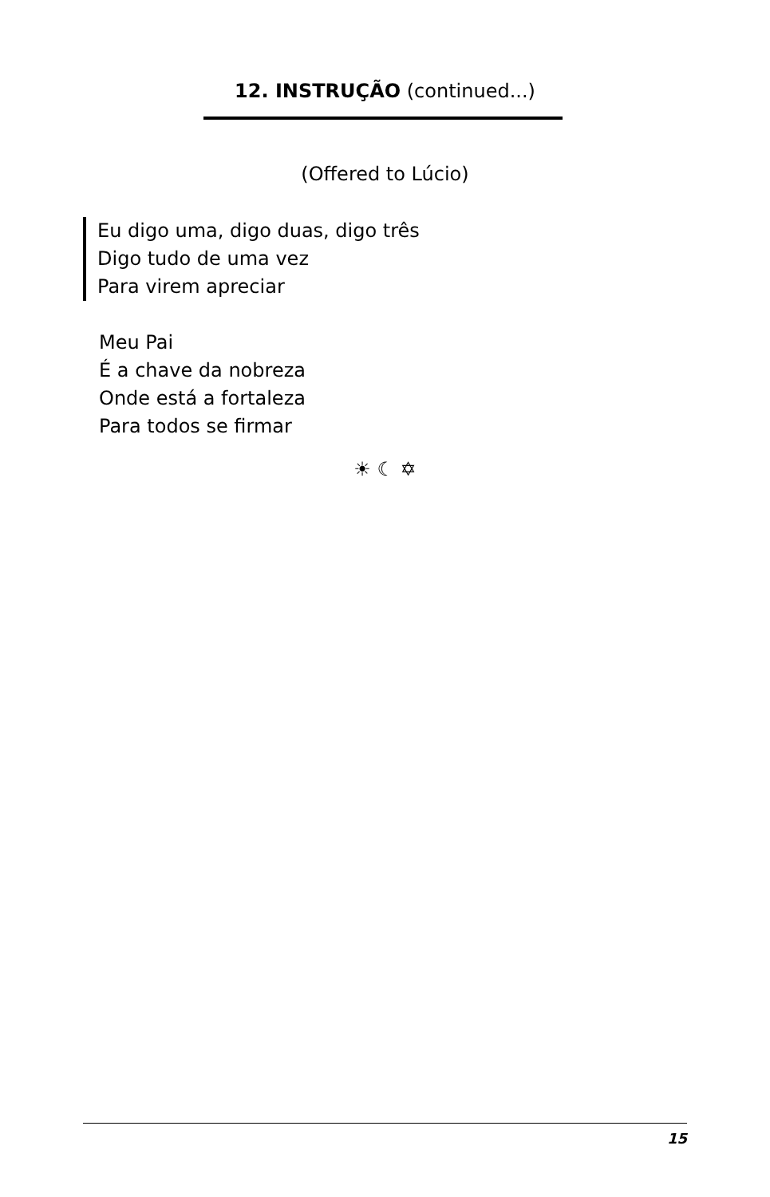12. INSTRUÇÃO (continued...)
(Offered to Lúcio)
Eu digo uma, digo duas, digo três
Digo tudo de uma vez
Para virem apreciar
Meu Pai
É a chave da nobreza
Onde está a fortaleza
Para todos se firmar
☀ ☾ ✡
15